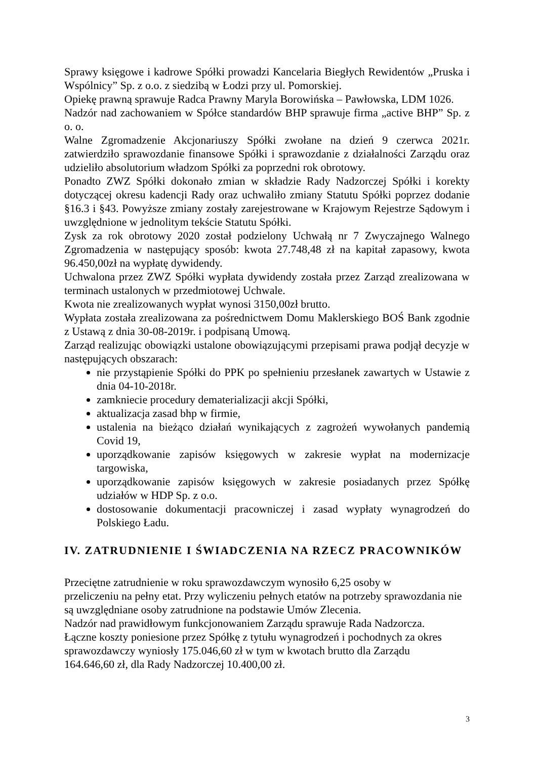Sprawy księgowe i kadrowe Spółki prowadzi Kancelaria Biegłych Rewidentów „Pruska i Wspólnicy” Sp. z o.o. z siedzibą w Łodzi przy ul. Pomorskiej.
Opiekę prawną sprawuje Radca Prawny Maryla Borowińska – Pawłowska, LDM 1026.
Nadzór nad zachowaniem w Spółce standardów BHP sprawuje firma „active BHP” Sp. z o. o.
Walne Zgromadzenie Akcjonariuszy Spółki zwołane na dzień 9 czerwca 2021r. zatwierdziło sprawozdanie finansowe Spółki i sprawozdanie z działalności Zarządu oraz udzieliło absolutorium władzom Spółki za poprzedni rok obrotowy.
Ponadto ZWZ Spółki dokonało zmian w składzie Rady Nadzorczej Spółki i korekty dotyczącej okresu kadencji Rady oraz uchwaliło zmiany Statutu Spółki poprzez dodanie §16.3 i §43. Powyższe zmiany zostały zarejestrowane w Krajowym Rejestrze Sądowym i uwzględnione w jednolitym tekście Statutu Spółki.
Zysk za rok obrotowy 2020 został podzielony Uchwałą nr 7 Zwyczajnego Walnego Zgromadzenia w następujący sposób: kwota 27.748,48 zł na kapitał zapasowy, kwota 96.450,00zł na wypłatę dywidendy.
Uchwalona przez ZWZ Spółki wypłata dywidendy została przez Zarząd zrealizowana w terminach ustalonych w przedmiotowej Uchwale.
Kwota nie zrealizowanych wypłat wynosi 3150,00zł brutto.
Wypłata została zrealizowana za pośrednictwem Domu Maklerskiego BOŚ Bank zgodnie z Ustawą z dnia 30-08-2019r. i podpisaną Umową.
Zarząd realizując obowiązki ustalone obowiązującymi przepisami prawa podjął decyzje w następujących obszarach:
nie przystąpienie Spółki do PPK po spełnieniu przesłanek zawartych w Ustawie z dnia 04-10-2018r.
zamkniecie procedury dematerializacji akcji Spółki,
aktualizacja zasad bhp w firmie,
ustalenia na bieżąco działań wynikających z zagrożeń wywołanych pandemią Covid 19,
uporządkowanie zapisów księgowych w zakresie wypłat na modernizacje targowiska,
uporządkowanie zapisów księgowych w zakresie posiadanych przez Spółkę udziałów w HDP Sp. z o.o.
dostosowanie dokumentacji pracowniczej i zasad wypłaty wynagrodzeń do Polskiego Ładu.
IV. ZATRUDNIENIE I ŚWIADCZENIA NA RZECZ PRACOWNIKÓW
Przeciętne zatrudnienie w roku sprawozdawczym wynosiło 6,25 osoby w
przeliczeniu na pełny etat. Przy wyliczeniu pełnych etatów na potrzeby sprawozdania nie są uwzględniane osoby zatrudnione na podstawie Umów Zlecenia.
Nadzór nad prawidłowym funkcjonowaniem Zarządu sprawuje Rada Nadzorcza.
Łączne koszty poniesione przez Spółkę z tytułu wynagrodzeń i pochodnych za okres sprawozdawczy wyniosły 175.046,60 zł w tym w kwotach brutto dla Zarządu
164.646,60 zł, dla Rady Nadzorczej 10.400,00 zł.
3